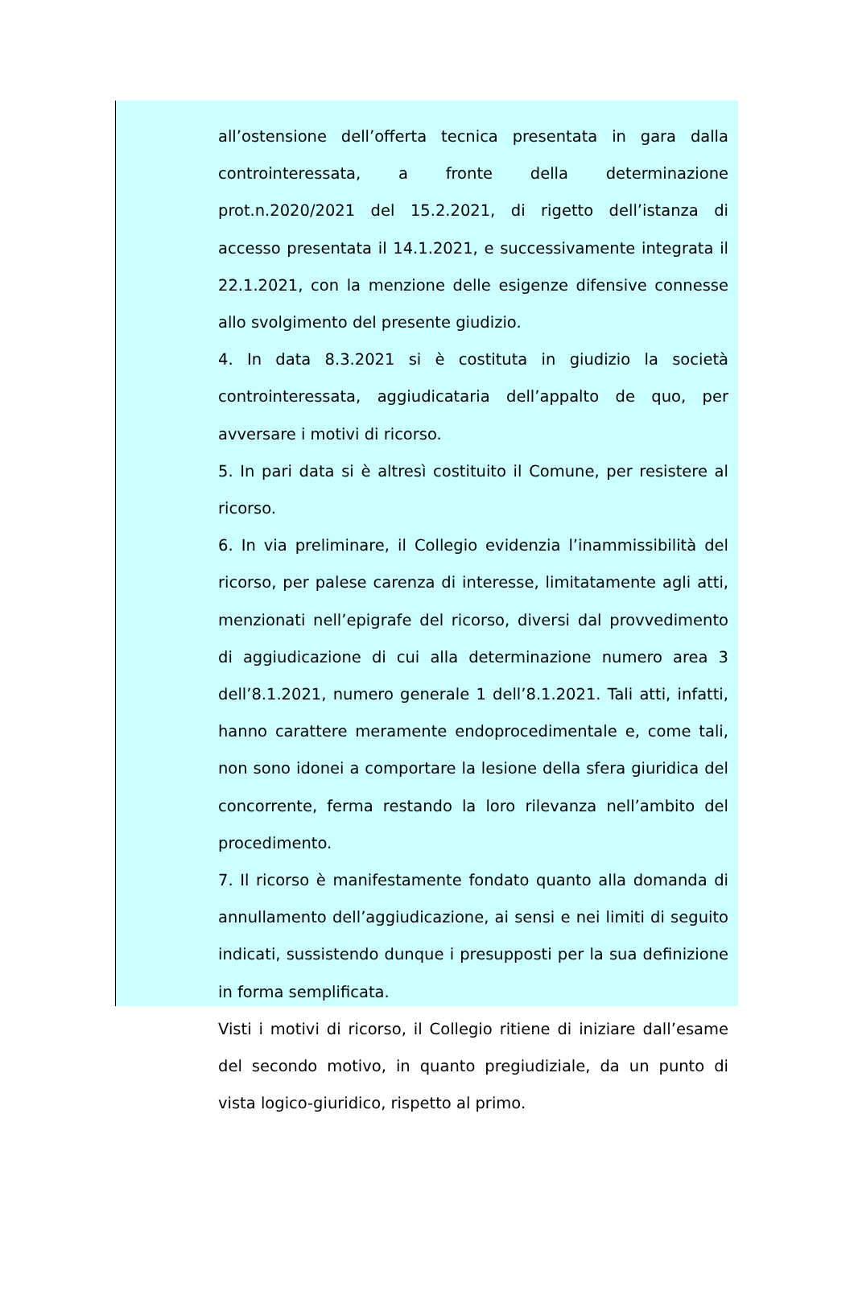all’ostensione dell’offerta tecnica presentata in gara dalla controinteressata, a fronte della determinazione prot.n.2020/2021 del 15.2.2021, di rigetto dell’istanza di accesso presentata il 14.1.2021, e successivamente integrata il 22.1.2021, con la menzione delle esigenze difensive connesse allo svolgimento del presente giudizio.
4. In data 8.3.2021 si è costituta in giudizio la società controinteressata, aggiudicataria dell’appalto de quo, per avversare i motivi di ricorso.
5. In pari data si è altresì costituito il Comune, per resistere al ricorso.
6. In via preliminare, il Collegio evidenzia l’inammissibilità del ricorso, per palese carenza di interesse, limitatamente agli atti, menzionati nell’epigrafe del ricorso, diversi dal provvedimento di aggiudicazione di cui alla determinazione numero area 3 dell’8.1.2021, numero generale 1 dell’8.1.2021. Tali atti, infatti, hanno carattere meramente endoprocedimentale e, come tali, non sono idonei a comportare la lesione della sfera giuridica del concorrente, ferma restando la loro rilevanza nell’ambito del procedimento.
7. Il ricorso è manifestamente fondato quanto alla domanda di annullamento dell’aggiudicazione, ai sensi e nei limiti di seguito indicati, sussistendo dunque i presupposti per la sua definizione in forma semplificata.
Visti i motivi di ricorso, il Collegio ritiene di iniziare dall’esame del secondo motivo, in quanto pregiudiziale, da un punto di vista logico-giuridico, rispetto al primo.